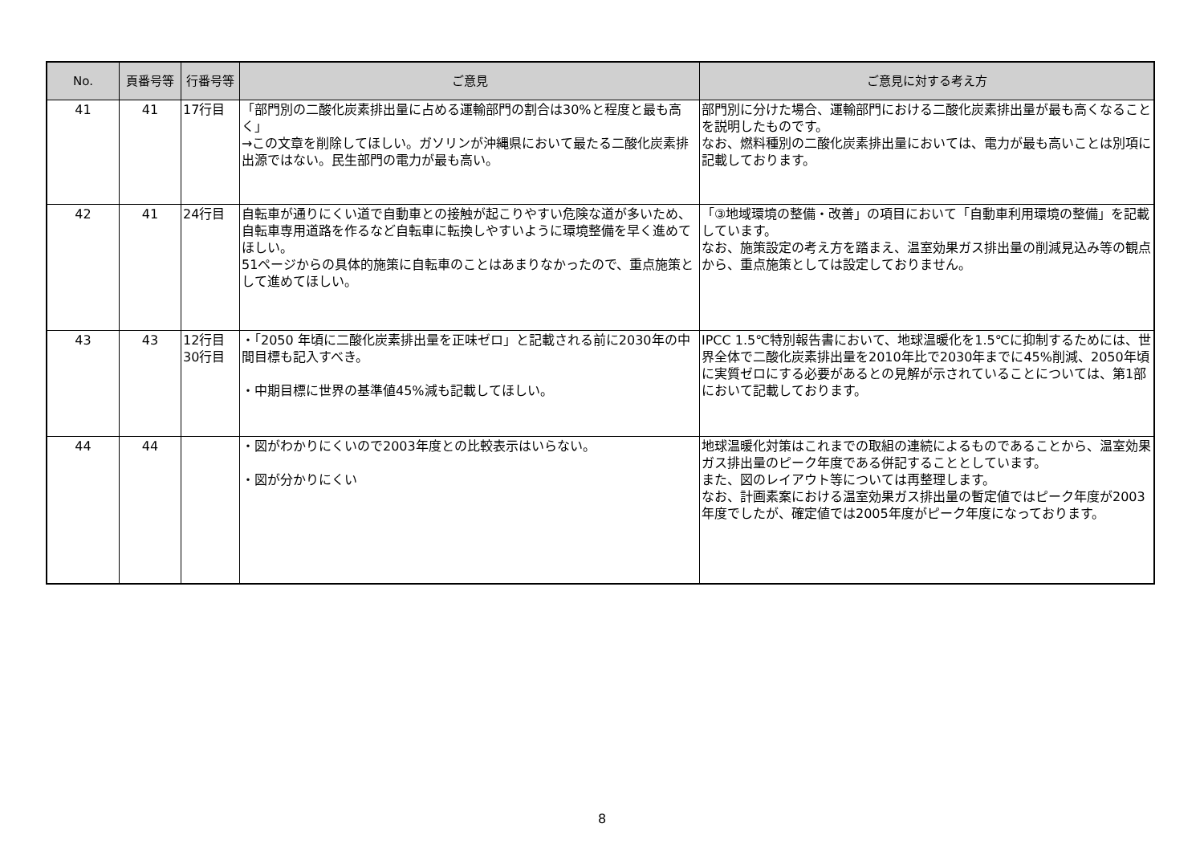| No. | 頁番号等 | 行番号等 | ご意見 | ご意見に対する考え方 |
| --- | --- | --- | --- | --- |
| 41 | 41 | 17行目 | 「部門別の二酸化炭素排出量に占める運輸部門の割合は30%と程度と最も高く」 →この文章を削除してほしい。ガソリンが沖縄県において最たる二酸化炭素排出源ではない。民生部門の電力が最も高い。 | 部門別に分けた場合、運輸部門における二酸化炭素排出量が最も高くなることを説明したものです。 なお、燃料種別の二酸化炭素排出量においては、電力が最も高いことは別項に記載しております。 |
| 42 | 41 | 24行目 | 自転車が通りにくい道で自動車との接触が起こりやすい危険な道が多いため、自転車専用道路を作るなど自転車に転換しやすいように環境整備を早く進めてほしい。 51ページからの具体的施策に自転車のことはあまりなかったので、重点施策として進めてほしい。 | 「③地域環境の整備・改善」の項目において「自動車利用環境の整備」を記載しています。 なお、施策設定の考え方を踏まえ、温室効果ガス排出量の削減見込み等の観点から、重点施策としては設定しておりません。 |
| 43 | 43 | 12行目 30行目 | ・「2050 年頃に二酸化炭素排出量を正味ゼロ」と記載される前に2030年の中間目標も記入すべき。 ・中期目標に世界の基準値45%減も記載してほしい。 | IPCC 1.5℃特別報告書において、地球温暖化を1.5℃に抑制するためには、世界全体で二酸化炭素排出量を2010年比で2030年までに45%削減、2050年頃に実質ゼロにする必要があるとの見解が示されていることについては、第1部において記載しております。 |
| 44 | 44 | | ・図がわかりにくいので2003年度との比較表示はいらない。 ・図が分かりにくい | 地球温暖化対策はこれまでの取組の連続によるものであることから、温室効果ガス排出量のピーク年度である併記することとしています。 また、図のレイアウト等については再整理します。 なお、計画素案における温室効果ガス排出量の暫定値ではピーク年度が2003年度でしたが、確定値では2005年度がピーク年度になっております。 |
8